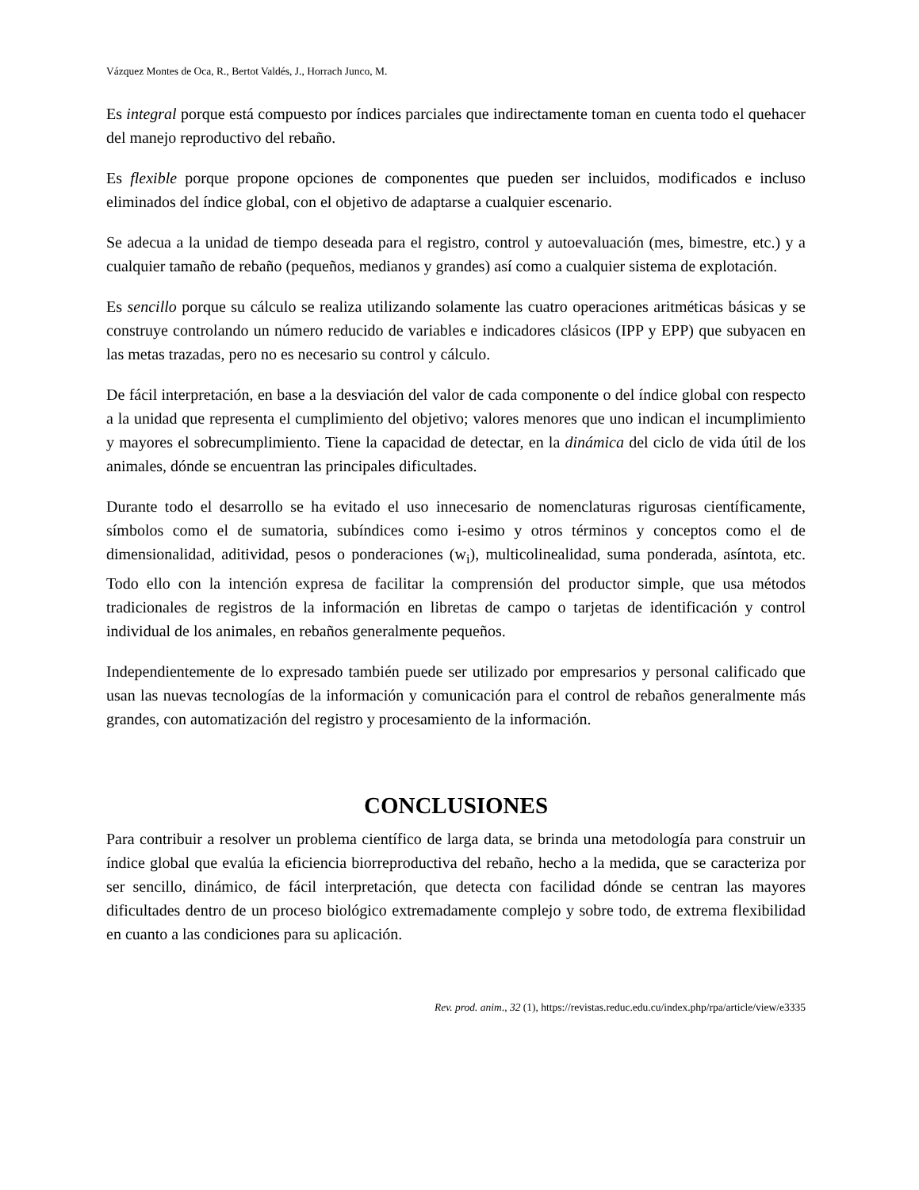Vázquez Montes de Oca, R., Bertot Valdés, J., Horrach Junco, M.
Es integral porque está compuesto por índices parciales que indirectamente toman en cuenta todo el quehacer del manejo reproductivo del rebaño.
Es flexible porque propone opciones de componentes que pueden ser incluidos, modificados e incluso eliminados del índice global, con el objetivo de adaptarse a cualquier escenario.
Se adecua a la unidad de tiempo deseada para el registro, control y autoevaluación (mes, bimestre, etc.) y a cualquier tamaño de rebaño (pequeños, medianos y grandes) así como a cualquier sistema de explotación.
Es sencillo porque su cálculo se realiza utilizando solamente las cuatro operaciones aritméticas básicas y se construye controlando un número reducido de variables e indicadores clásicos (IPP y EPP) que subyacen en las metas trazadas, pero no es necesario su control y cálculo.
De fácil interpretación, en base a la desviación del valor de cada componente o del índice global con respecto a la unidad que representa el cumplimiento del objetivo; valores menores que uno indican el incumplimiento y mayores el sobrecumplimiento. Tiene la capacidad de detectar, en la dinámica del ciclo de vida útil de los animales, dónde se encuentran las principales dificultades.
Durante todo el desarrollo se ha evitado el uso innecesario de nomenclaturas rigurosas científicamente, símbolos como el de sumatoria, subíndices como i-esimo y otros términos y conceptos como el de dimensionalidad, aditividad, pesos o ponderaciones (w<sub>i</sub>), multicolinealidad, suma ponderada, asíntota, etc. Todo ello con la intención expresa de facilitar la comprensión del productor simple, que usa métodos tradicionales de registros de la información en libretas de campo o tarjetas de identificación y control individual de los animales, en rebaños generalmente pequeños.
Independientemente de lo expresado también puede ser utilizado por empresarios y personal calificado que usan las nuevas tecnologías de la información y comunicación para el control de rebaños generalmente más grandes, con automatización del registro y procesamiento de la información.
CONCLUSIONES
Para contribuir a resolver un problema científico de larga data, se brinda una metodología para construir un índice global que evalúa la eficiencia biorreproductiva del rebaño, hecho a la medida, que se caracteriza por ser sencillo, dinámico, de fácil interpretación, que detecta con facilidad dónde se centran las mayores dificultades dentro de un proceso biológico extremadamente complejo y sobre todo, de extrema flexibilidad en cuanto a las condiciones para su aplicación.
Rev. prod. anim., 32 (1), https://revistas.reduc.edu.cu/index.php/rpa/article/view/e3335